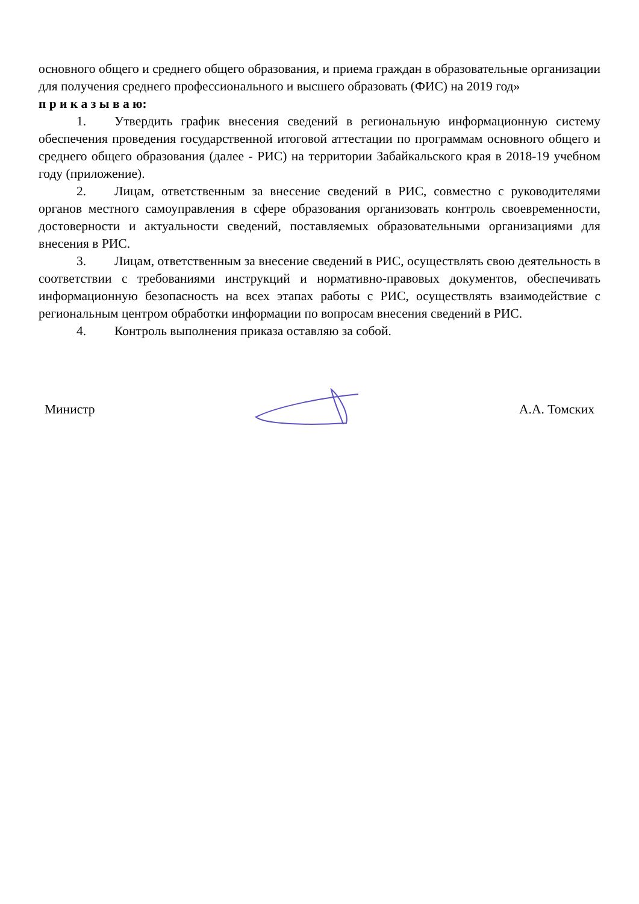основного общего и среднего общего образования, и приема граждан в образовательные организации для получения среднего профессионального и высшего образовать (ФИС) на 2019 год»
п р и к а з ы в а ю:
1. Утвердить график внесения сведений в региональную информационную систему обеспечения проведения государственной итоговой аттестации по программам основного общего и среднего общего образования (далее - РИС) на территории Забайкальского края в 2018-19 учебном году (приложение).
2. Лицам, ответственным за внесение сведений в РИС, совместно с руководителями органов местного самоуправления в сфере образования организовать контроль своевременности, достоверности и актуальности сведений, поставляемых образовательными организациями для внесения в РИС.
3. Лицам, ответственным за внесение сведений в РИС, осуществлять свою деятельность в соответствии с требованиями инструкций и нормативно-правовых документов, обеспечивать информационную безопасность на всех этапах работы с РИС, осуществлять взаимодействие с региональным центром обработки информации по вопросам внесения сведений в РИС.
4. Контроль выполнения приказа оставляю за собой.
Министр А.А. Томских